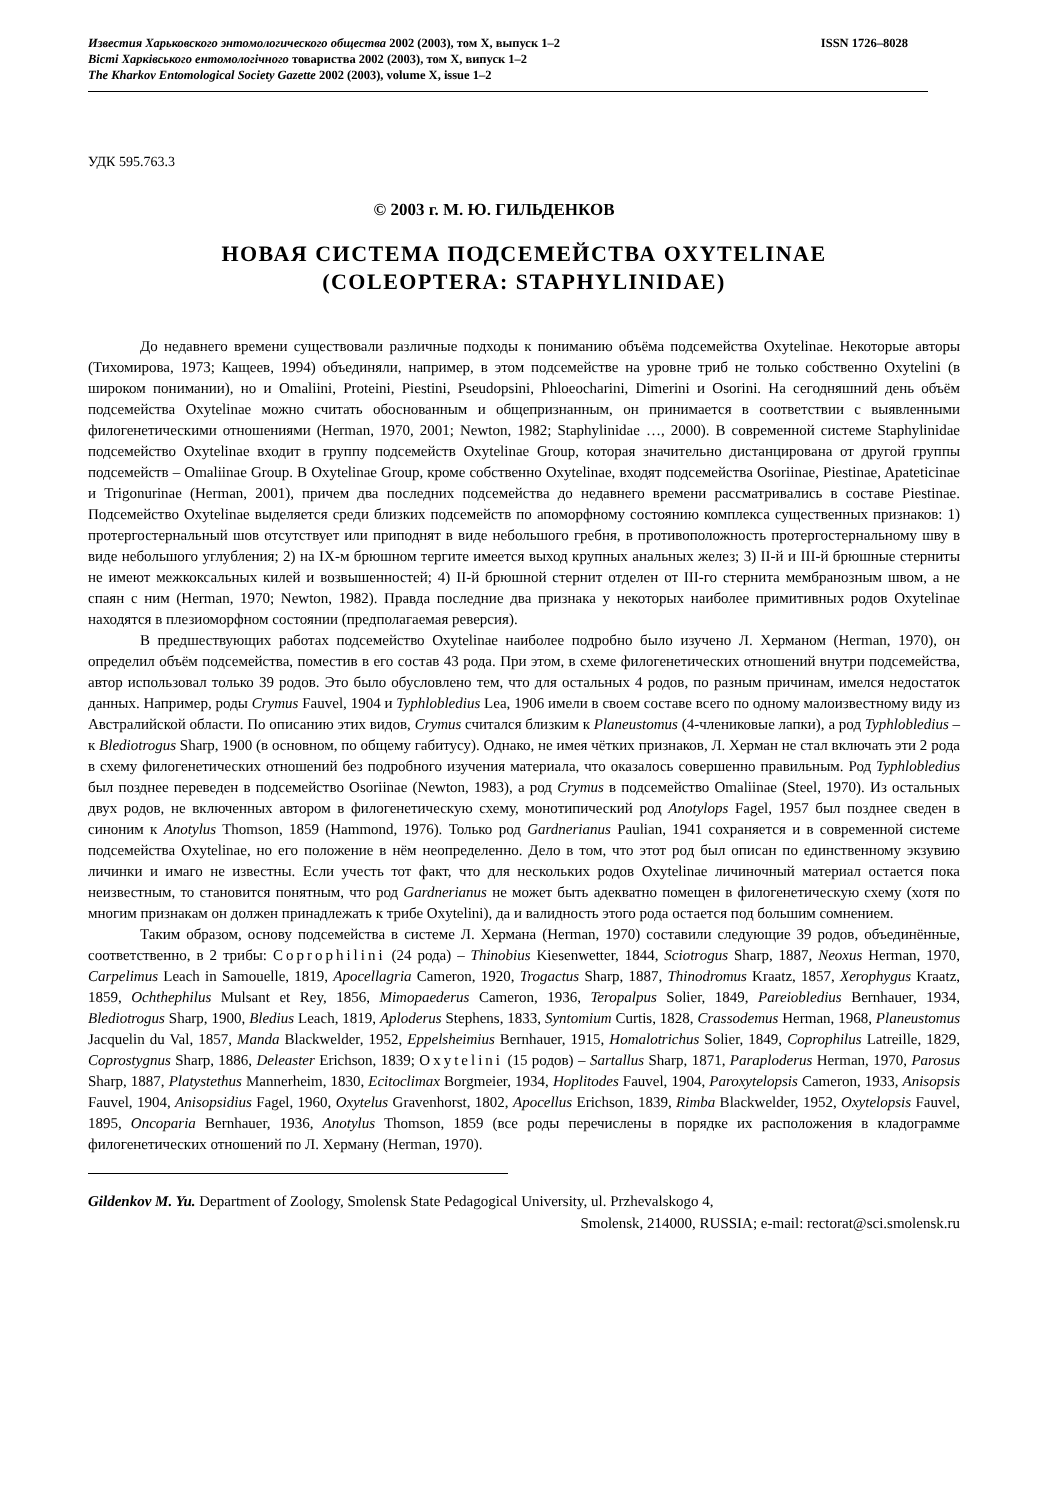Известия Харьковского энтомологического общества 2002 (2003), том X, выпуск 1–2 ISSN 1726–8028
Вісті Харківського ентомологічного товариства 2002 (2003), том X, випуск 1–2
The Kharkov Entomological Society Gazette 2002 (2003), volume X, issue 1–2
УДК 595.763.3
© 2003 г. М. Ю. ГИЛЬДЕНКОВ
НОВАЯ СИСТЕМА ПОДСЕМЕЙСТВА OXYTELINAE
(COLEOPTERA: STAPHYLINIDAE)
До недавнего времени существовали различные подходы к пониманию объёма подсемейства Oxytelinae. Некоторые авторы (Тихомирова, 1973; Кащеев, 1994) объединяли, например, в этом подсемействе на уровне триб не только собственно Oxytelini (в широком понимании), но и Omaliini, Proteini, Piestini, Pseudopsini, Phloeocharini, Dimerini и Osorini. На сегодняшний день объём подсемейства Oxytelinae можно считать обоснованным и общепризнанным, он принимается в соответствии с выявленными филогенетическими отношениями (Herman, 1970, 2001; Newton, 1982; Staphylinidae …, 2000). В современной системе Staphylinidae подсемейство Oxytelinae входит в группу подсемейств Oxytelinae Group, которая значительно дистанцирована от другой группы подсемейств – Omaliinae Group. В Oxytelinae Group, кроме собственно Oxytelinae, входят подсемейства Osoriinae, Piestinae, Apateticinae и Trigonurinae (Herman, 2001), причем два последних подсемейства до недавнего времени рассматривались в составе Piestinae. Подсемейство Oxytelinae выделяется среди близких подсемейств по апоморфному состоянию комплекса существенных признаков: 1) протергостернальный шов отсутствует или приподнят в виде небольшого гребня, в противоположность протергостернальному шву в виде небольшого углубления; 2) на IX-м брюшном тергите имеется выход крупных анальных желез; 3) II-й и III-й брюшные стерниты не имеют межкоксальных килей и возвышенностей; 4) II-й брюшной стернит отделен от III-го стернита мембранозным швом, а не спаян с ним (Herman, 1970; Newton, 1982). Правда последние два признака у некоторых наиболее примитивных родов Oxytelinae находятся в плезиоморфном состоянии (предполагаемая реверсия).
В предшествующих работах подсемейство Oxytelinae наиболее подробно было изучено Л. Херманом (Herman, 1970), он определил объём подсемейства, поместив в его состав 43 рода. При этом, в схеме филогенетических отношений внутри подсемейства, автор использовал только 39 родов. Это было обусловлено тем, что для остальных 4 родов, по разным причинам, имелся недостаток данных. Например, роды Crymus Fauvel, 1904 и Typhlobledius Lea, 1906 имели в своем составе всего по одному малоизвестному виду из Австралийской области. По описанию этих видов, Crymus считался близким к Planeustomus (4-члениковые лапки), а род Typhlobledius – к Blediotrogus Sharp, 1900 (в основном, по общему габитусу). Однако, не имея чётких признаков, Л. Херман не стал включать эти 2 рода в схему филогенетических отношений без подробного изучения материала, что оказалось совершенно правильным. Род Typhlobledius был позднее переведен в подсемейство Osoriinae (Newton, 1983), а род Crymus в подсемейство Omaliinae (Steel, 1970). Из остальных двух родов, не включенных автором в филогенетическую схему, монотипический род Anotylops Fagel, 1957 был позднее сведен в синоним к Anotylus Thomson, 1859 (Hammond, 1976). Только род Gardnerianus Paulian, 1941 сохраняется и в современной системе подсемейства Oxytelinae, но его положение в нём неопределенно. Дело в том, что этот род был описан по единственному экзувию личинки и имаго не известны. Если учесть тот факт, что для нескольких родов Oxytelinae личиночный материал остается пока неизвестным, то становится понятным, что род Gardnerianus не может быть адекватно помещен в филогенетическую схему (хотя по многим признакам он должен принадлежать к трибе Oxytelini), да и валидность этого рода остается под большим сомнением.
Таким образом, основу подсемейства в системе Л. Хермана (Herman, 1970) составили следующие 39 родов, объединённые, соответственно, в 2 трибы: Coprophilini (24 рода) – Thinobius Kiesenwetter, 1844, Sciotrogus Sharp, 1887, Neoxus Herman, 1970, Carpelimus Leach in Samouelle, 1819, Apocellagria Cameron, 1920, Trogactus Sharp, 1887, Thinodromus Kraatz, 1857, Xerophygus Kraatz, 1859, Ochthephilus Mulsant et Rey, 1856, Mimopaederus Cameron, 1936, Teropalpus Solier, 1849, Pareiobledius Bernhauer, 1934, Blediotrogus Sharp, 1900, Bledius Leach, 1819, Aploderus Stephens, 1833, Syntomium Curtis, 1828, Crassodemus Herman, 1968, Planeustomus Jacquelin du Val, 1857, Manda Blackwelder, 1952, Eppelsheimius Bernhauer, 1915, Homalotrichus Solier, 1849, Coprophilus Latreille, 1829, Coprostygnus Sharp, 1886, Deleaster Erichson, 1839; Oxytelini (15 родов) – Sartallus Sharp, 1871, Paraploderus Herman, 1970, Parosus Sharp, 1887, Platystethus Mannerheim, 1830, Ecitoclimax Borgmeier, 1934, Hoplitodes Fauvel, 1904, Paroxytelopsis Cameron, 1933, Anisopsis Fauvel, 1904, Anisopsidius Fagel, 1960, Oxytelus Gravenhorst, 1802, Apocellus Erichson, 1839, Rimba Blackwelder, 1952, Oxytelopsis Fauvel, 1895, Oncoparia Bernhauer, 1936, Anotylus Thomson, 1859 (все роды перечислены в порядке их расположения в кладограмме филогенетических отношений по Л. Херману (Herman, 1970).
Gildenkov M. Yu. Department of Zoology, Smolensk State Pedagogical University, ul. Przhevalskogo 4,
Smolensk, 214000, RUSSIA; e-mail: rectorat@sci.smolensk.ru